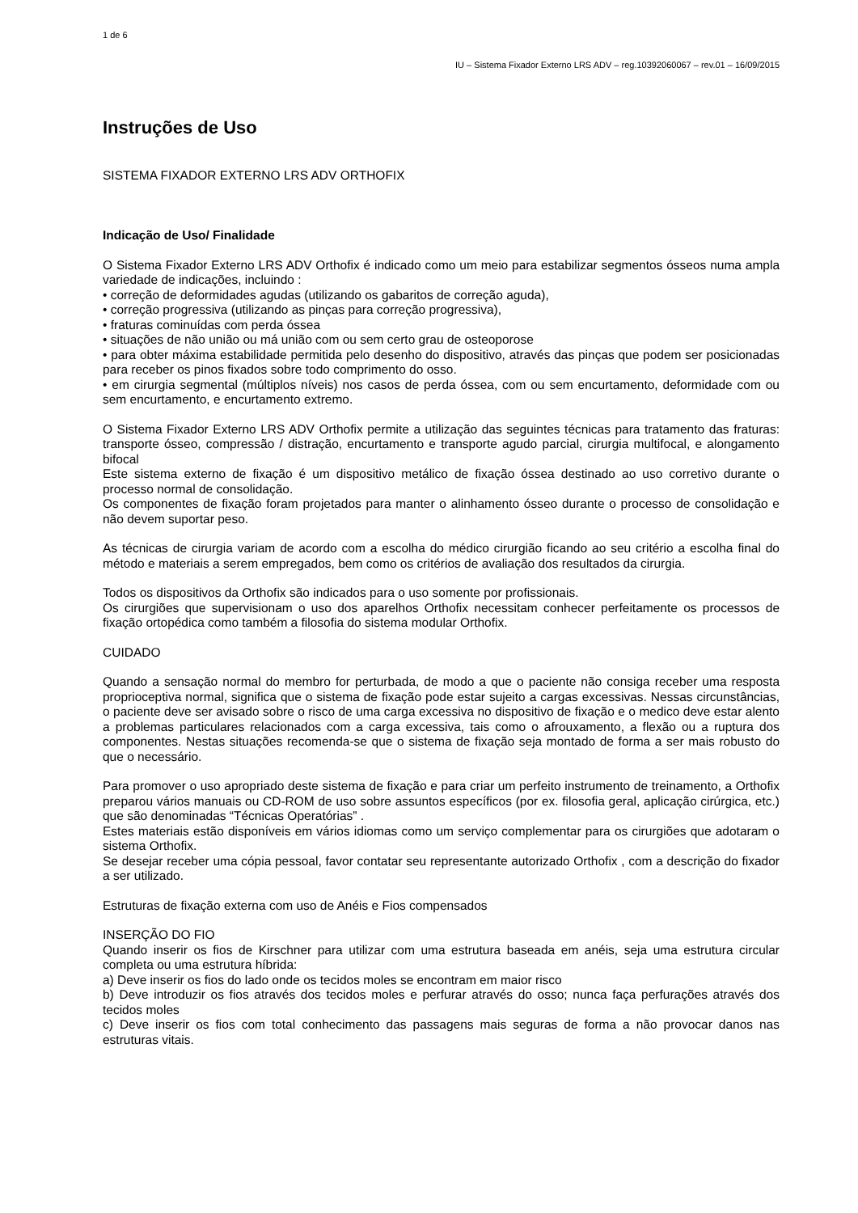1 de 6
IU – Sistema Fixador Externo LRS ADV – reg.10392060067 – rev.01 – 16/09/2015
Instruções de Uso
SISTEMA FIXADOR EXTERNO LRS ADV ORTHOFIX
Indicação de Uso/ Finalidade
O Sistema Fixador Externo LRS ADV Orthofix é indicado como um meio para estabilizar segmentos ósseos numa ampla variedade de indicações, incluindo :
• correção de deformidades agudas (utilizando os gabaritos de correção aguda),
• correção progressiva (utilizando as pinças para correção progressiva),
• fraturas cominuídas com perda óssea
• situações de não união ou má união com ou sem certo grau de osteoporose
• para obter máxima estabilidade permitida pelo desenho do dispositivo, através das pinças que podem ser posicionadas para receber os pinos fixados sobre todo comprimento do osso.
• em cirurgia segmental (múltiplos níveis) nos casos de perda óssea, com ou sem encurtamento, deformidade com ou sem encurtamento, e encurtamento extremo.
O Sistema Fixador Externo LRS ADV Orthofix permite a utilização das seguintes técnicas para tratamento das fraturas: transporte ósseo, compressão / distração, encurtamento e transporte agudo parcial, cirurgia multifocal, e alongamento bifocal
Este sistema externo de fixação é um dispositivo metálico de fixação óssea destinado ao uso corretivo durante o processo normal de consolidação.
Os componentes de fixação foram projetados para manter o alinhamento ósseo durante o processo de consolidação e não devem suportar peso.
As técnicas de cirurgia variam de acordo com a escolha do médico cirurgião ficando ao seu critério a escolha final do método e materiais a serem empregados, bem como os critérios de avaliação dos resultados da cirurgia.
Todos os dispositivos da Orthofix são indicados para o uso somente por profissionais.
Os cirurgiões que supervisionam o uso dos aparelhos Orthofix necessitam conhecer perfeitamente os processos de fixação ortopédica como também a filosofia do sistema modular Orthofix.
CUIDADO
Quando a sensação normal do membro for perturbada, de modo a que o paciente não consiga receber uma resposta proprioceptiva normal, significa que o sistema de fixação pode estar sujeito a cargas excessivas. Nessas circunstâncias, o paciente deve ser avisado sobre o risco de uma carga excessiva no dispositivo de fixação e o medico deve estar alento a problemas particulares relacionados com a carga excessiva, tais como o afrouxamento, a flexão ou a ruptura dos componentes. Nestas situações recomenda-se que o sistema de fixação seja montado de forma a ser mais robusto do que o necessário.
Para promover o uso apropriado deste sistema de fixação e para criar um perfeito instrumento de treinamento, a Orthofix preparou vários manuais ou CD-ROM de uso sobre assuntos específicos (por ex. filosofia geral, aplicação cirúrgica, etc.) que são denominadas “Técnicas Operatórias” .
Estes materiais estão disponíveis em vários idiomas como um serviço complementar para os cirurgiões que adotaram o sistema Orthofix.
Se desejar receber uma cópia pessoal, favor contatar seu representante autorizado Orthofix , com a descrição do fixador a ser utilizado.
Estruturas de fixação externa com uso de Anéis e Fios compensados
INSERÇÃO DO FIO
Quando inserir os fios de Kirschner para utilizar com uma estrutura baseada em anéis, seja uma estrutura circular completa ou uma estrutura híbrida:
a) Deve inserir os fios do lado onde os tecidos moles se encontram em maior risco
b) Deve introduzir os fios através dos tecidos moles e perfurar através do osso; nunca faça perfurações através dos tecidos moles
c) Deve inserir os fios com total conhecimento das passagens mais seguras de forma a não provocar danos nas estruturas vitais.